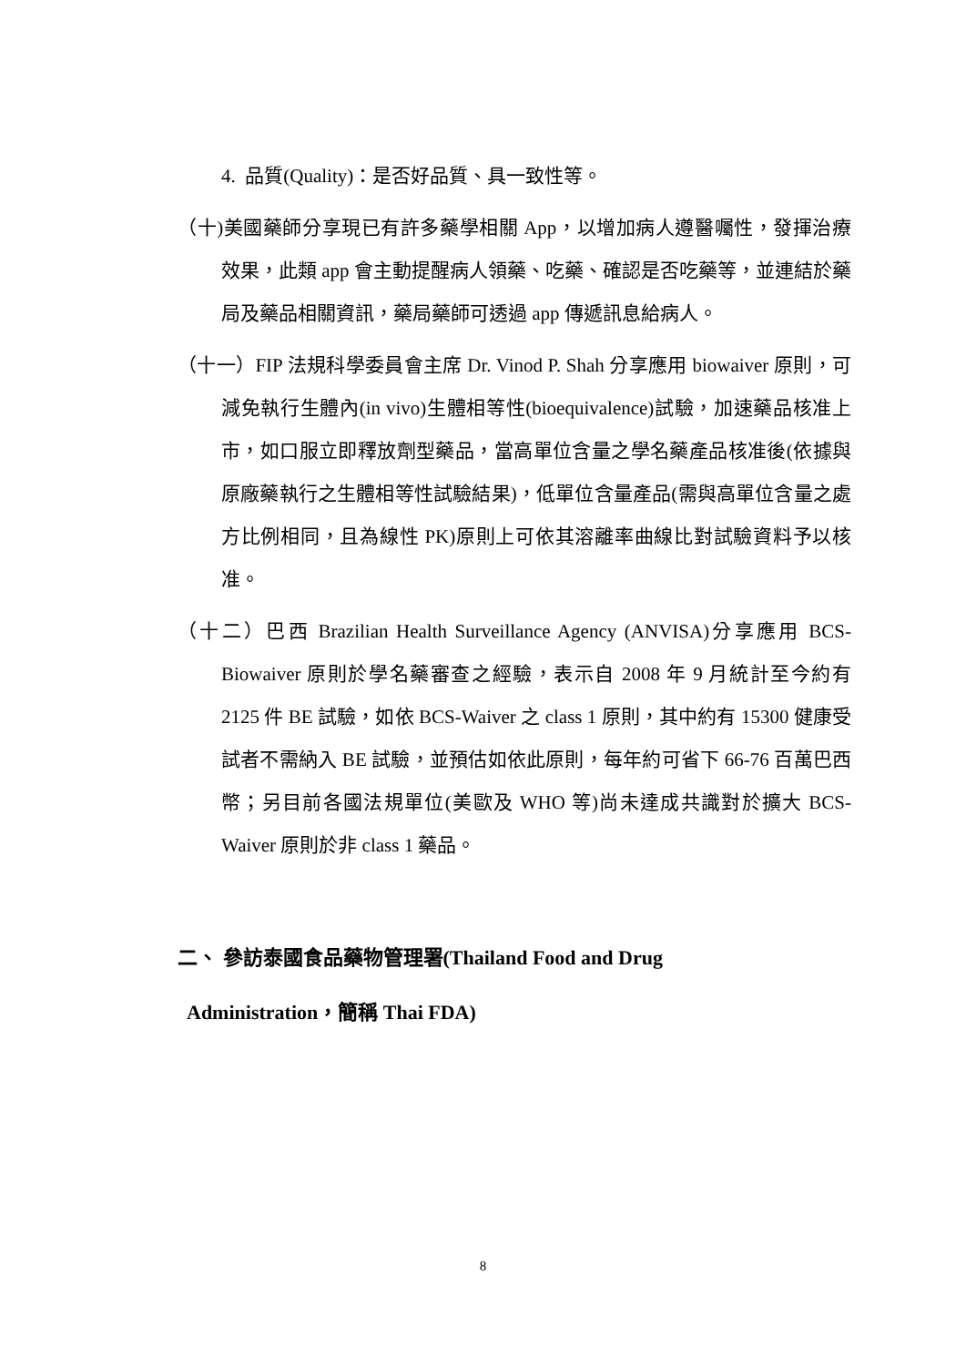4. 品質(Quality)：是否好品質、具一致性等。
（十)美國藥師分享現已有許多藥學相關 App，以增加病人遵醫囑性，發揮治療效果，此類 app 會主動提醒病人領藥、吃藥、確認是否吃藥等，並連結於藥局及藥品相關資訊，藥局藥師可透過 app 傳遞訊息給病人。
（十一）FIP 法規科學委員會主席 Dr. Vinod P. Shah 分享應用 biowaiver 原則，可減免執行生體內(in vivo)生體相等性(bioequivalence)試驗，加速藥品核准上市，如口服立即釋放劑型藥品，當高單位含量之學名藥產品核准後(依據與原廠藥執行之生體相等性試驗結果)，低單位含量產品(需與高單位含量之處方比例相同，且為線性 PK)原則上可依其溶離率曲線比對試驗資料予以核准。
（十二）巴西 Brazilian Health Surveillance Agency (ANVISA)分享應用 BCS-Biowaiver 原則於學名藥審查之經驗，表示自 2008 年 9 月統計至今約有 2125 件 BE 試驗，如依 BCS-Waiver 之 class 1 原則，其中約有 15300 健康受試者不需納入 BE 試驗，並預估如依此原則，每年約可省下 66-76 百萬巴西幣；另目前各國法規單位(美歐及 WHO 等)尚未達成共識對於擴大 BCS-Waiver 原則於非 class 1 藥品。
二、 參訪泰國食品藥物管理署(Thailand Food and Drug
Administration，簡稱 Thai FDA)
8